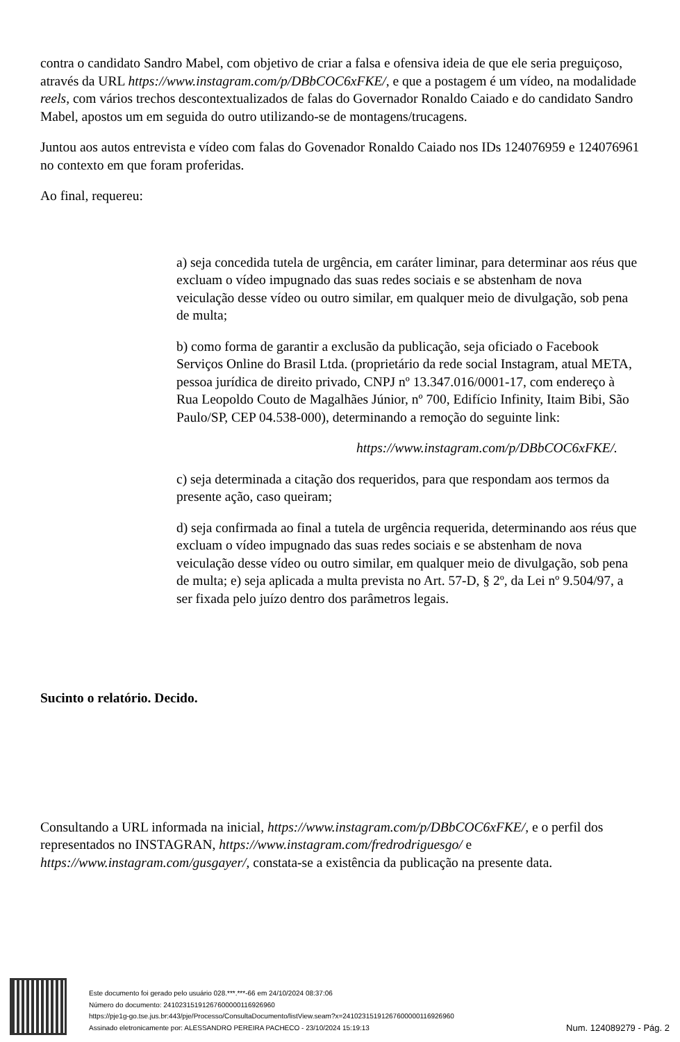contra o candidato Sandro Mabel, com objetivo de criar a falsa e ofensiva ideia de que ele seria preguiçoso, através da URL https://www.instagram.com/p/DBbCOC6xFKE/, e que a postagem é um vídeo, na modalidade reels, com vários trechos descontextualizados de falas do Governador Ronaldo Caiado e do candidato Sandro Mabel, apostos um em seguida do outro utilizando-se de montagens/trucagens.
Juntou aos autos entrevista e vídeo com falas do Govenador Ronaldo Caiado nos IDs 124076959 e 124076961 no contexto em que foram proferidas.
Ao final, requereu:
a) seja concedida tutela de urgência, em caráter liminar, para determinar aos réus que excluam o vídeo impugnado das suas redes sociais e se abstenham de nova veiculação desse vídeo ou outro similar, em qualquer meio de divulgação, sob pena de multa;
b) como forma de garantir a exclusão da publicação, seja oficiado o Facebook Serviços Online do Brasil Ltda. (proprietário da rede social Instagram, atual META, pessoa jurídica de direito privado, CNPJ nº 13.347.016/0001-17, com endereço à Rua Leopoldo Couto de Magalhães Júnior, nº 700, Edifício Infinity, Itaim Bibi, São Paulo/SP, CEP 04.538-000), determinando a remoção do seguinte link:
https://www.instagram.com/p/DBbCOC6xFKE/.
c) seja determinada a citação dos requeridos, para que respondam aos termos da presente ação, caso queiram;
d) seja confirmada ao final a tutela de urgência requerida, determinando aos réus que excluam o vídeo impugnado das suas redes sociais e se abstenham de nova veiculação desse vídeo ou outro similar, em qualquer meio de divulgação, sob pena de multa; e) seja aplicada a multa prevista no Art. 57-D, § 2º, da Lei nº 9.504/97, a ser fixada pelo juízo dentro dos parâmetros legais.
Sucinto o relatório. Decido.
Consultando a URL informada na inicial, https://www.instagram.com/p/DBbCOC6xFKE/, e o perfil dos representados no INSTAGRAN, https://www.instagram.com/fredrodriguesgo/ e https://www.instagram.com/gusgayer/, constata-se a existência da publicação na presente data.
Este documento foi gerado pelo usuário 028.***.***-66 em 24/10/2024 08:37:06
Número do documento: 24102315191267600000116926960
https://pje1g-go.tse.jus.br:443/pje/Processo/ConsultaDocumento/listView.seam?x=24102315191267600000116926960
Assinado eletronicamente por: ALESSANDRO PEREIRA PACHECO - 23/10/2024 15:19:13
Num. 124089279 - Pág. 2